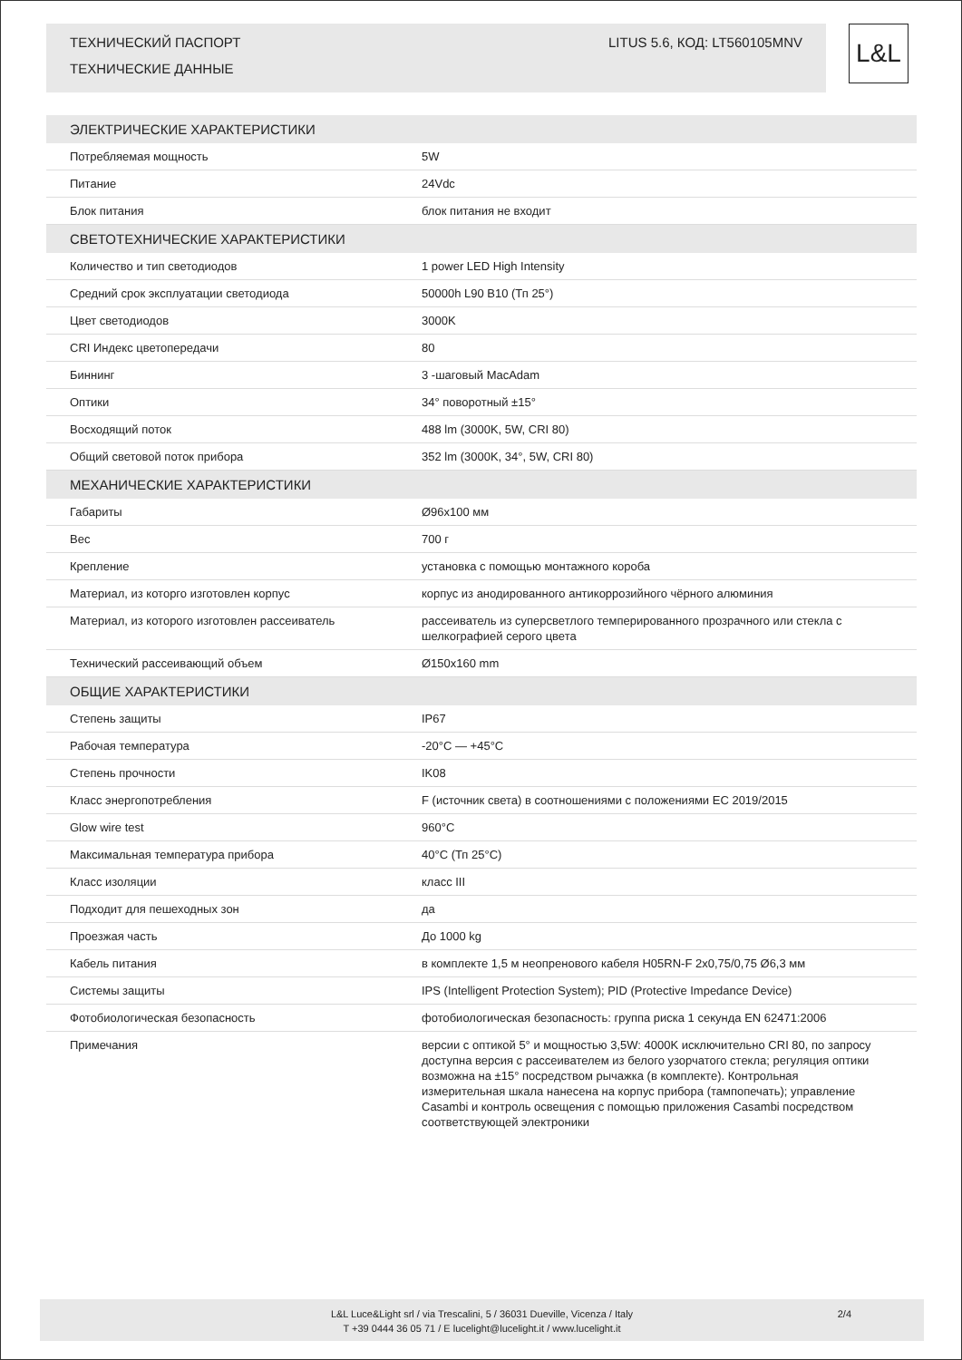LITUS 5.6, КОД: LT560105MNV ТЕХНИЧЕСКИЙ ПАСПОРТ
ТЕХНИЧЕСКИЕ ДАННЫЕ
L&L
| ЭЛЕКТРИЧЕСКИЕ ХАРАКТЕРИСТИКИ | |
| --- | --- |
| Потребляемая мощность | 5W |
| Питание | 24Vdc |
| Блок питания | блок питания не входит |
| СВЕТОТЕХНИЧЕСКИЕ ХАРАКТЕРИСТИКИ | |
| Количество и тип светодиодов | 1 power LED High Intensity |
| Средний срок эксплуатации светодиода | 50000h L90 B10 (Тп 25°) |
| Цвет светодиодов | 3000K |
| CRI Индекс цветопередачи | 80 |
| Биннинг | 3 -шаговый MacAdam |
| Оптики | 34° поворотный ±15° |
| Восходящий поток | 488 lm (3000K, 5W, CRI 80) |
| Общий световой поток прибора | 352 lm (3000K, 34°, 5W, CRI 80) |
| МЕХАНИЧЕСКИЕ ХАРАКТЕРИСТИКИ | |
| Габариты | Ø96x100 мм |
| Вес | 700 г |
| Крепление | установка с помощью монтажного короба |
| Материал, из которго изготовлен корпус | корпус из анодированного антикоррозийного чёрного алюминия |
| Материал, из которого изготовлен рассеиватель | рассеиватель из суперсветлого темперированного прозрачного или стекла с шелкографией серого цвета |
| Технический рассеивающий объем | Ø150x160 mm |
| ОБЩИЕ ХАРАКТЕРИСТИКИ | |
| Степень защиты | IP67 |
| Рабочая температура | -20°C — +45°C |
| Степень прочности | IK08 |
| Класс энергопотребления | F (источник света) в соотношениями с положениями EC 2019/2015 |
| Glow wire test | 960°C |
| Максимальная температура прибора | 40°C (Тп 25°C) |
| Класс изоляции | класс III |
| Подходит для пешеходных зон | да |
| Проезжая часть | До 1000 kg |
| Кабель питания | в комплекте 1,5 м неопренового кабеля H05RN-F 2x0,75/0,75 Ø6,3 мм |
| Системы защиты | IPS (Intelligent Protection System); PID (Protective Impedance Device) |
| Фотобиологическая безопасность | фотобиологическая безопасность: группа риска 1 секунда EN 62471:2006 |
| Примечания | версии с оптикой 5° и мощностью 3,5W: 4000K исключительно CRI 80, по запросу доступна версия с рассеивателем из белого узорчатого стекла; регуляция оптики возможна на ±15° посредством рычажка (в комплекте). Контрольная измерительная шкала нанесена на корпус прибора (тампопечать); управление Casambi и контроль освещения с помощью приложения Casambi посредством соответствующей электроники |
L&L Luce&Light srl / via Trescalini, 5 / 36031 Dueville, Vicenza / Italy
T +39 0444 36 05 71 / E lucelight@lucelight.it / www.lucelight.it
2/4